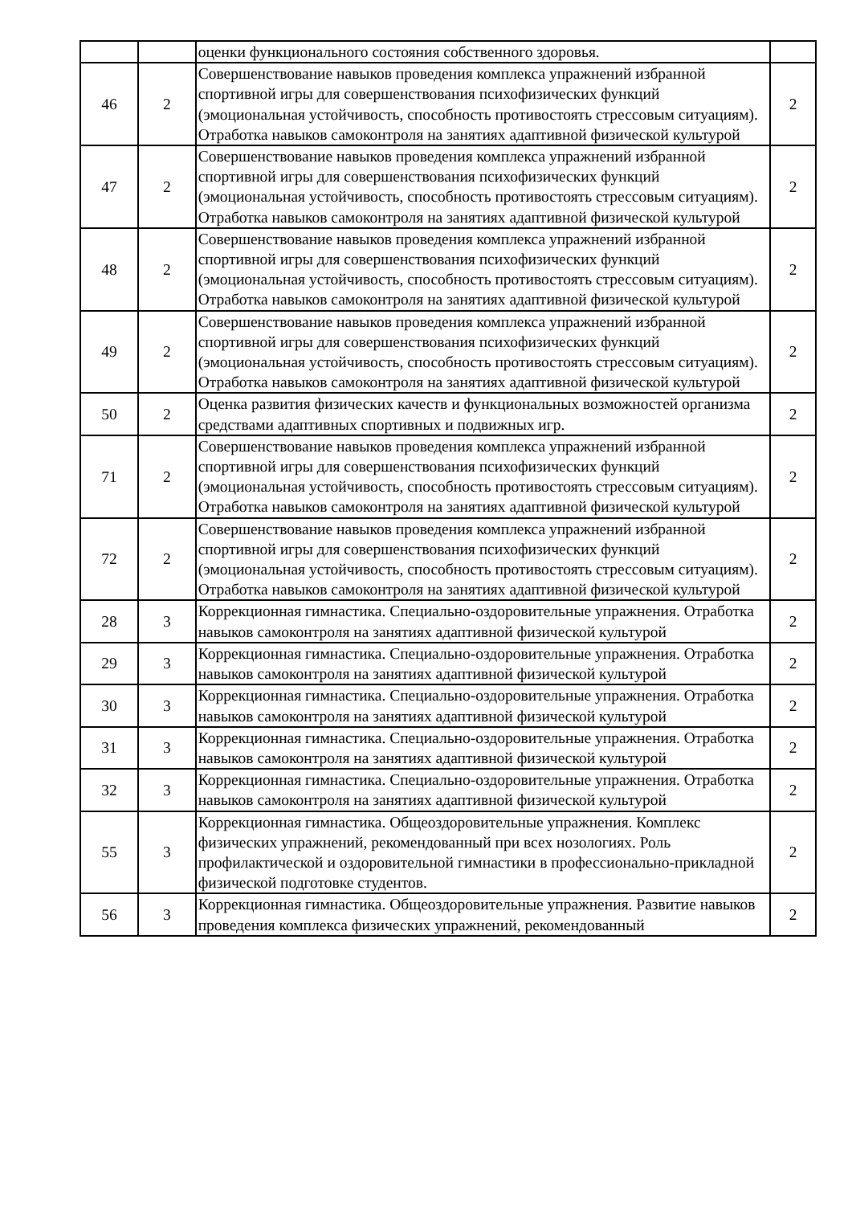| | | оценки функционального состояния собственного здоровья. | |
| 46 | 2 | Совершенствование навыков проведения комплекса упражнений избранной спортивной игры для совершенствования психофизических функций (эмоциональная устойчивость, способность противостоять стрессовым ситуациям). Отработка навыков самоконтроля на занятиях адаптивной физической культурой | 2 |
| 47 | 2 | Совершенствование навыков проведения комплекса упражнений избранной спортивной игры для совершенствования психофизических функций (эмоциональная устойчивость, способность противостоять стрессовым ситуациям). Отработка навыков самоконтроля на занятиях адаптивной физической культурой | 2 |
| 48 | 2 | Совершенствование навыков проведения комплекса упражнений избранной спортивной игры для совершенствования психофизических функций (эмоциональная устойчивость, способность противостоять стрессовым ситуациям). Отработка навыков самоконтроля на занятиях адаптивной физической культурой | 2 |
| 49 | 2 | Совершенствование навыков проведения комплекса упражнений избранной спортивной игры для совершенствования психофизических функций (эмоциональная устойчивость, способность противостоять стрессовым ситуациям). Отработка навыков самоконтроля на занятиях адаптивной физической культурой | 2 |
| 50 | 2 | Оценка развития физических качеств и функциональных возможностей организма средствами адаптивных спортивных и подвижных игр. | 2 |
| 71 | 2 | Совершенствование навыков проведения комплекса упражнений избранной спортивной игры для совершенствования психофизических функций (эмоциональная устойчивость, способность противостоять стрессовым ситуациям). Отработка навыков самоконтроля на занятиях адаптивной физической культурой | 2 |
| 72 | 2 | Совершенствование навыков проведения комплекса упражнений избранной спортивной игры для совершенствования психофизических функций (эмоциональная устойчивость, способность противостоять стрессовым ситуациям). Отработка навыков самоконтроля на занятиях адаптивной физической культурой | 2 |
| 28 | 3 | Коррекционная гимнастика. Специально-оздоровительные упражнения. Отработка навыков самоконтроля на занятиях адаптивной физической культурой | 2 |
| 29 | 3 | Коррекционная гимнастика. Специально-оздоровительные упражнения. Отработка навыков самоконтроля на занятиях адаптивной физической культурой | 2 |
| 30 | 3 | Коррекционная гимнастика. Специально-оздоровительные упражнения. Отработка навыков самоконтроля на занятиях адаптивной физической культурой | 2 |
| 31 | 3 | Коррекционная гимнастика. Специально-оздоровительные упражнения. Отработка навыков самоконтроля на занятиях адаптивной физической культурой | 2 |
| 32 | 3 | Коррекционная гимнастика. Специально-оздоровительные упражнения. Отработка навыков самоконтроля на занятиях адаптивной физической культурой | 2 |
| 55 | 3 | Коррекционная гимнастика. Общеоздоровительные упражнения. Комплекс физических упражнений, рекомендованный при всех нозологиях. Роль профилактической и оздоровительной гимнастики в профессионально-прикладной физической подготовке студентов. | 2 |
| 56 | 3 | Коррекционная гимнастика. Общеоздоровительные упражнения. Развитие навыков проведения комплекса физических упражнений, рекомендованный | 2 |